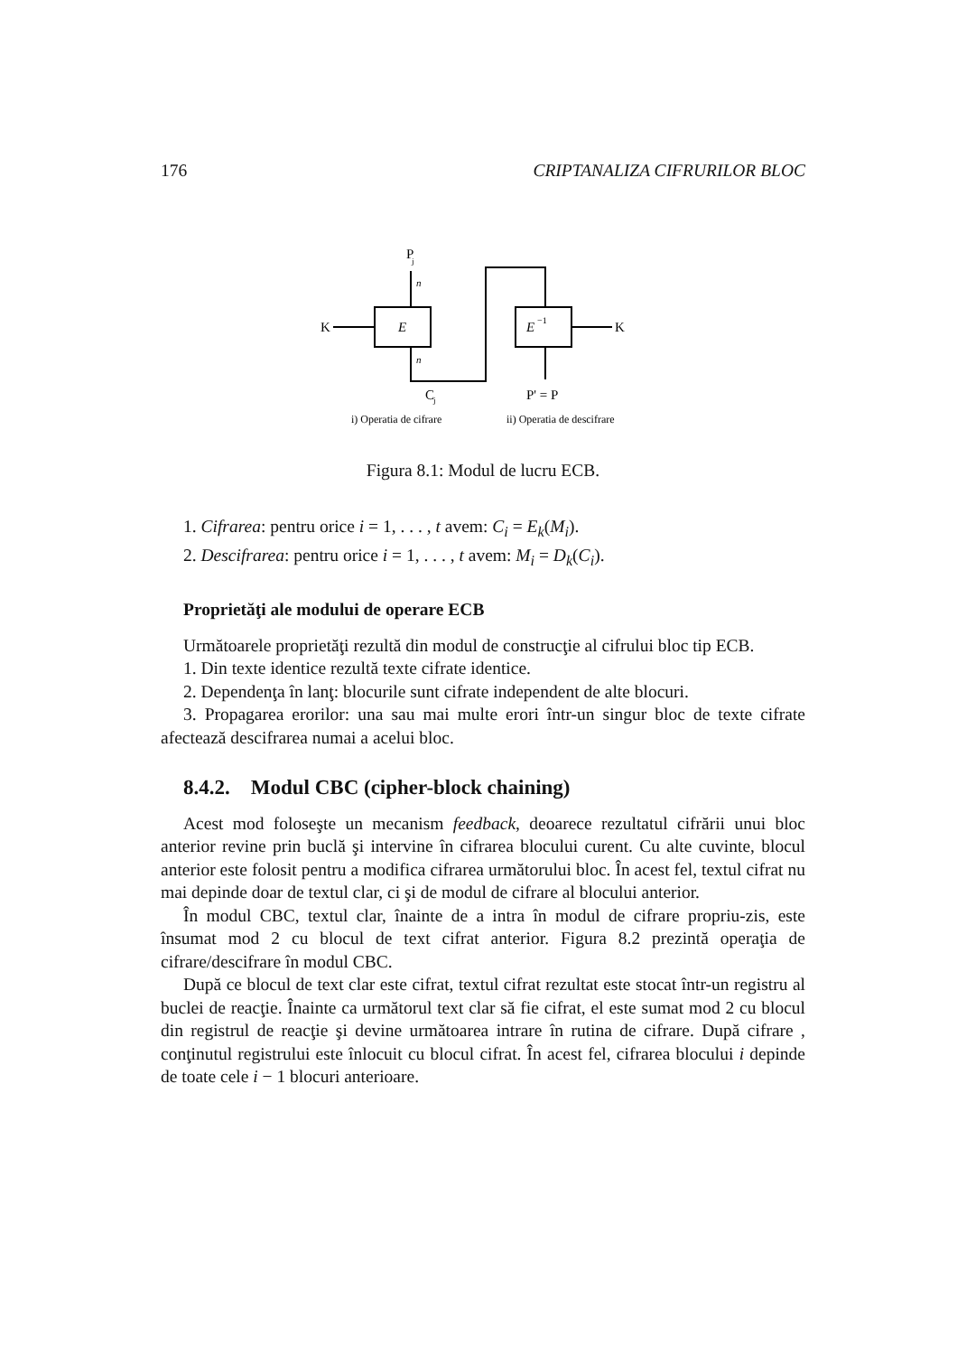176 CRIPTANALIZA CIFRURILOR BLOC
P
j
n
E
K
n
E
−1
K
C
j
P' = P
i) Operatia de cifrare
ii) Operatia de descifrare
Figura 8.1: Modul de lucru ECB.
1. Cifrarea: pentru orice i = 1, . . . , t avem: C<sub>i</sub> = E<sub>k</sub>(M<sub>i</sub>).
2. Descifrarea: pentru orice i = 1, . . . , t avem: M<sub>i</sub> = D<sub>k</sub>(C<sub>i</sub>).
Proprietăţi ale modului de operare ECB
Următoarele proprietăţi rezultă din modul de construcţie al cifrului bloc tip ECB.
1. Din texte identice rezultă texte cifrate identice.
2. Dependenţa în lanţ: blocurile sunt cifrate independent de alte blocuri.
3. Propagarea erorilor: una sau mai multe erori într-un singur bloc de texte cifrate afectează descifrarea numai a acelui bloc.
8.4.2. Modul CBC (cipher-block chaining)
Acest mod foloseşte un mecanism feedback, deoarece rezultatul cifrării unui bloc anterior revine prin buclă şi intervine în cifrarea blocului curent. Cu alte cuvinte, blocul anterior este folosit pentru a modifica cifrarea următorului bloc. În acest fel, textul cifrat nu mai depinde doar de textul clar, ci şi de modul de cifrare al blocului anterior.
În modul CBC, textul clar, înainte de a intra în modul de cifrare propriu-zis, este însumat mod 2 cu blocul de text cifrat anterior. Figura 8.2 prezintă operaţia de cifrare/descifrare în modul CBC.
După ce blocul de text clar este cifrat, textul cifrat rezultat este stocat într-un registru al buclei de reacţie. Înainte ca următorul text clar să fie cifrat, el este sumat mod 2 cu blocul din registrul de reacţie şi devine următoarea intrare în rutina de cifrare. După cifrare , conţinutul registrului este înlocuit cu blocul cifrat. În acest fel, cifrarea blocului i depinde de toate cele i − 1 blocuri anterioare.